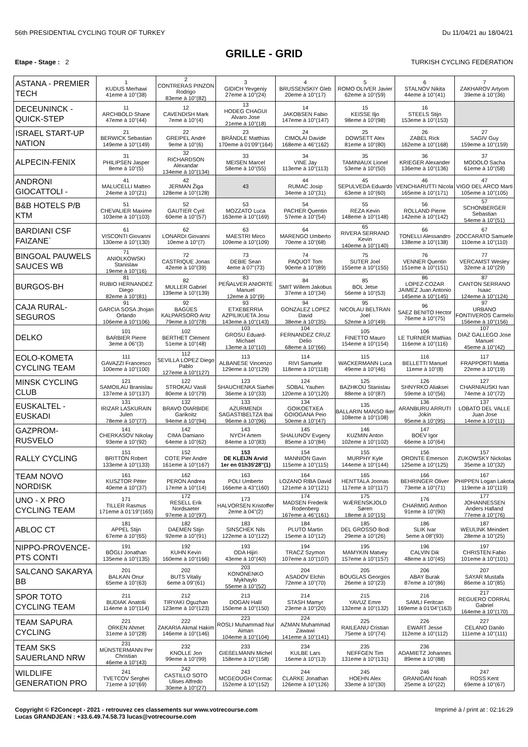56th PRESIDENTIAL CYCLING TOUR OF TURKEY Du 11/04/21 au 18/04/21
GRILLE - GRID
Etape - Stage : 2 TURKISH CYCLING FEDERATION
| ASTANA - PREMIER TECH | 1 KUDUS Merhawi 41eme à 10''(38) | 2 CONTRERAS PINZON Rodrigo 83eme à 10''(82) | 3 GIDICH Yevgeniy 27eme à 10''(24) | 4 BRUSSENSKIY Gleb 20eme à 10''(17) | 5 ROMO OLIVER Javier 62eme à 10''(59) | 6 STALNOV Nikita 44eme à 10''(41) | 7 ZAKHAROV Artyom 39eme à 10''(36) |
| DECEUNINCK - QUICK-STEP | 11 ARCHBOLD Shane 47eme à 10''(44) | 12 CAVENDISH Mark 7eme à 10''(4) | 13 HODEG CHAGUI Alvaro Jose 21eme à 10''(18) | 14 JAKOBSEN Fabio 147eme à 10''(147) | 15 KEISSE Iljo 98eme à 10''(98) | 16 STEELS Stijn 153eme à 10''(153) | |
| ISRAEL START-UP NATION | 21 BERWICK Sebastian 149eme à 10''(149) | 22 GREIPEL André 9eme à 10''(6) | 23 BRÄNDLE Matthias 170eme à 01'09''(164) | 24 CIMOLAI Davide 168eme à 46''(162) | 25 DOWSETT Alex 81eme à 10''(80) | 26 ZABEL Rick 162eme à 10''(168) | 27 SAGIV Guy 159eme à 10''(159) |
| ALPECIN-FENIX | 31 PHILIPSEN Jasper 8eme à 10''(5) | 32 RICHARDSON Alexandar 134eme à 10''(134) | 33 MEISEN Marcel 58eme à 10''(55) | 34 VINE Jay 113eme à 10''(113) | 35 TAMINIAUX Lionel 53eme à 10''(50) | 36 KRIEGER Alexander 136eme à 10''(136) | 37 MODOLO Sacha 61eme à 10''(58) |
| ANDRONI GIOCATTOLI - | 41 MALUCELLI Matteo 24eme à 10''(21) | 42 JERMAN Žiga 128eme à 10''(128) | 43 | 44 RUMAC Josip 34eme à 10''(31) | 45 SEPULVEDA Eduardo 63eme à 10''(60) | 46 VENCHIARUTTI Nicola 165eme à 10''(171) | 47 VIGO DEL ARCO Marti 105eme à 10''(105) |
| B&B HOTELS P/B KTM | 51 CHEVALIER Maxime 103eme à 10''(103) | 52 GAUTIER Cyril 60eme à 10''(57) | 53 MOZZATO Luca 163eme à 10''(169) | 54 PACHER Quentin 57eme à 10''(54) | 55 REZA Kevin 148eme à 10''(148) | 56 ROLLAND Pierre 142eme à 10''(142) | 57 SCHONBERGER Sebastian 54eme à 10''(51) |
| BARDIANI CSF FAIZANE` | 61 VISCONTI Giovanni 130eme à 10''(130) | 62 LONARDI Giovanni 10eme à 10''(7) | 63 MAESTRI Mirco 109eme à 10''(109) | 64 MARENGO Umberto 70eme à 10''(68) | 65 RIVERA SERRANO Kevin 140eme à 10''(140) | 66 TONELLI Alessandro 138eme à 10''(138) | 67 ZOCCARATO Samuele 110eme à 10''(110) |
| BINGOAL PAUWELS SAUCES WB | 71 ANIOLKOWSKI Stanislaw 19eme à 10''(16) | 72 CASTRIQUE Jonas 42eme à 10''(39) | 73 DEBIE Sean 4eme à 07''(73) | 74 PAQUOT Tom 90eme à 10''(89) | 75 SUTER Joel 155eme à 10''(155) | 76 VENNER Quentin 151eme à 10''(151) | 77 VERCAMST Wesley 32eme à 10''(29) |
| BURGOS-BH | 81 RUBIO HERNANDEZ Diego 82eme à 10''(81) | 82 MULLER Gabriel 139eme à 10''(139) | 83 PEÑALVER ANIORTE Manuel 12eme à 10''(9) | 84 SMIT Willem Jakobus 37eme à 10''(34) | 85 BOL Jetse 56eme à 10''(53) | 86 LOPEZ-COZAR JAIMEZ Juan Antonio 145eme à 10''(145) | 87 CANTON SERRANO Isaac 124eme à 10''(124) |
| CAJA RURAL-SEGUROS | 91 GARCIA SOSA Jhojan Orlando 106eme à 10''(106) | 92 BAGÜES KALPARSORO Aritz 79eme à 10''(78) | 93 ETXEBERRIA AZPILIKUETA Josu 143eme à 10''(143) | 94 GONZALEZ LOPEZ David 38eme à 10''(35) | 95 NICOLAU BELTRAN Joel 52eme à 10''(49) | 96 SAEZ BENITO Hector 76eme à 10''(75) | 97 URBANO FONTIVEROS Carmelo 156eme à 10''(156) |
| DELKO | 101 BARBIER Pierre 3eme à 06''(3) | 102 BERTHET Clément 51eme à 10''(48) | 103 GROSU Eduard-Michael 13eme à 10''(10) | 104 FERNANDEZ CRUZ Delio 68eme à 10''(66) | 105 FINETTO Mauro 154eme à 10''(154) | 106 LE TURNIER Mathias 116eme à 10''(116) | 107 DIAZ GALLEGO Jose Manuel 45eme à 10''(42) |
| EOLO-KOMETA CYCLING TEAM | 111 GAVAZZI Francesco 100eme à 10''(100) | 112 SEVILLA LOPEZ Diego Pablo 127eme à 10''(127) | 113 ALBANESE Vincenzo 129eme à 10''(129) | 114 RIVI Samuele 118eme à 10''(118) | 115 WACKERMANN Luca 49eme à 10''(46) | 116 BELLETTI Manuel 11eme à 10''(8) | 117 FRAPPORTI Mattia 22eme à 10''(19) |
| MINSK CYCLING CLUB | 121 SAMOILAU Branislau 137eme à 10''(137) | 122 STROKAU Vasili 80eme à 10''(79) | 123 SHAUCHENKA Siarhei 36eme à 10''(33) | 124 SOBAL Yauhen 120eme à 10''(120) | 125 BAZHKOU Stanislau 88eme à 10''(87) | 126 SHNYRKO Aliaksei 59eme à 10''(56) | 127 CHARNIAUSKI Ivan 74eme à 10''(72) |
| EUSKALTEL - EUSKADI | 131 IRIZAR LASKURAIN Julen 78eme à 10''(77) | 132 BRAVO OIARBIDE Garikoitz 94eme à 10''(94) | 133 AZURMENDI SAGASTIBELTZA Ibai 96eme à 10''(96) | 134 GOIKOETXEA GOIOGANA Peio 50eme à 10''(47) | 135 BALLARIN MANSO Iker 108eme à 10''(108) | 136 ARANBURU ARRUTI Jokin 95eme à 10''(95) | 137 LOBATO DEL VALLE Juan Jose 14eme à 10''(11) |
| GAZPROM-RUSVELO | 141 CHERKASOV Nikolay 93eme à 10''(92) | 142 CIMA Damiano 64eme à 10''(62) | 143 NYCH Artem 84eme à 10''(83) | 145 SHALUNOV Evgeny 85eme à 10''(84) | 146 KUZMIN Anton 102eme à 10''(102) | 147 BOEV Igor 66eme à 10''(64) | |
| RALLY CYCLING | 151 BRITTON Robert 133eme à 10''(133) | 152 COTE Pier Andre 161eme à 10''(167) | 153 DE KLEIJN Arvid 1er en 01h35'28''(1) | 154 MANNION Gavin 115eme à 10''(115) | 155 MURPHY Kyle 144eme à 10''(144) | 156 ORONTE Emerson 125eme à 10''(125) | 157 ZUKOWSKY Nickolas 35eme à 10''(32) |
| TEAM NOVO NORDISK | 161 KUSZTOR Péter 40eme à 10''(37) | 162 PERON Andrea 17eme à 10''(14) | 163 POLI Umberto 166eme à 43''(160) | 164 LOZANO RIBA David 121eme à 10''(121) | 165 HENTTALA Joonas 117eme à 10''(117) | 166 BEHRINGER Oliver 73eme à 10''(71) | 167 PHIPPEN Logan Lakota 119eme à 10''(119) |
| UNO - X PRO CYCLING TEAM | 171 TILLER Rasmus 171eme à 01'19''(165) | 172 RESELL Erik Nordsaeter 97eme à 10''(97) | 173 HALVORSEN Kristoffer 2eme à 04''(2) | 174 MADSEN Frederik Rodenberg 167eme à 46''(161) | 175 WÆRENSKJOLD Søren 18eme à 10''(15) | 176 CHARMIG Anthon 91eme à 10''(90) | 177 JOHANNESSEN Anders Halland 77eme à 10''(76) |
| ABLOC CT | 181 APPEL Stijn 67eme à 10''(65) | 182 DAEMEN Stijn 92eme à 10''(91) | 183 SINSCHEK Nils 122eme à 10''(122) | 184 PLUTO Martin 15eme à 10''(12) | 185 DEL GROSSO Bodi 29eme à 10''(26) | 186 SLIK Ivar 5eme à 08''(93) | 187 WEULINK Meindert 28eme à 10''(25) |
| NIPPO-PROVENCE-PTS CONTI | 191 BÖGLI Jonathan 135eme à 10''(135) | 192 KUHN Kevin 160eme à 10''(166) | 193 ODA Hijiri 43eme à 10''(40) | 194 TRACZ Szymon 107eme à 10''(107) | 195 MAMYKIN Matvey 157eme à 10''(157) | 196 CALVIN Dik 48eme à 10''(45) | 197 CHRISTEN Fabio 101eme à 10''(101) |
| SALCANO SAKARYA BB | 201 BALKAN Onur 65eme à 10''(63) | 202 BUTS Vitaliy 6eme à 09''(61) | 203 KONONENKO Mykhaylo 55eme à 10''(52) | 204 ASADOV Elchin 72eme à 10''(70) | 205 BOUGLAS Georgios 26eme à 10''(23) | 206 ABAY Burak 87eme à 10''(86) | 207 SAYAR Mustafa 86eme à 10''(85) |
| SPOR TOTO CYCLING TEAM | 211 BUDIAK Anatolii 114eme à 10''(114) | 212 TIRYAKI Oguzhan 123eme à 10''(123) | 213 DOGAN Halil 150eme à 10''(150) | 214 STASH Mamyr 23eme à 10''(20) | 215 YAVUZ Emre 132eme à 10''(132) | 216 SAMLI Feritcan 169eme à 01'04''(163) | 217 REGUERO CORRAL Gabriel 164eme à 10''(170) |
| TEAM SAPURA CYCLING | 221 ORKEN Ahmet 31eme à 10''(28) | 222 ZAKARIA Akmal Hakim 146eme à 10''(146) | 223 ROSLI Muhammad Nur Aiman 104eme à 10''(104) | 224 AZMAN Muhammad Zawawi 141eme à 10''(141) | 225 RAILEANU Cristian 75eme à 10''(74) | 226 EWART Jesse 112eme à 10''(112) | 227 CELANO Danilo 111eme à 10''(111) |
| TEAM SKS SAUERLAND NRW | 231 MÜNSTERMANN Per Christian 46eme à 10''(43) | 232 KNOLLE Jon 99eme à 10''(99) | 233 GIEßELMANN Michel 158eme à 10''(158) | 234 KULBE Lars 16eme à 10''(13) | 235 NEFFGEN Tim 131eme à 10''(131) | 236 ADAMIETZ Johannes 89eme à 10''(88) | |
| WILDLIFE GENERATION PRO | 241 TVETCOV Serghei 71eme à 10''(69) | 242 CASTILLO SOTO Ulises Alfredo 30eme à 10''(27) | 243 MCGEOUGH Cormac 152eme à 10''(152) | 244 CLARKE Jonathan 126eme à 10''(126) | 245 HOEHN Alex 33eme à 10''(30) | 246 GRANIGAN Noah 25eme à 10''(22) | 247 ROSS Kent 69eme à 10''(67) |
Copyright © F2Concept - 2021 - retrouvez ces classements sur www.votrecourse.com
Lucas GRANDJEAN : +33.6.49.74.58.73 lucas@votrecourse.com Imprimé à / print at : 02:16:29